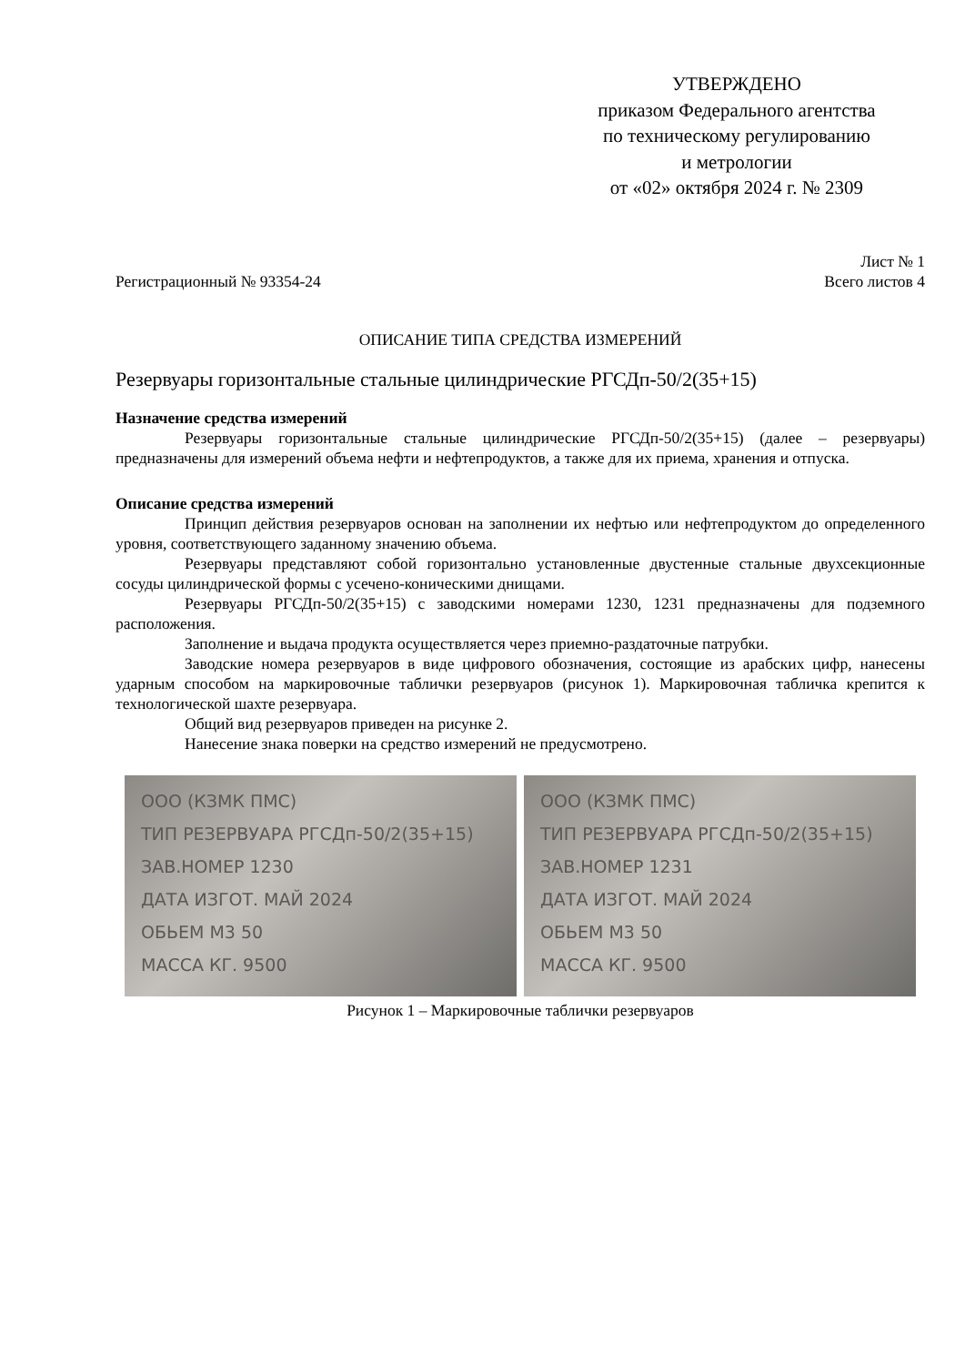УТВЕРЖДЕНО
приказом Федерального агентства
по техническому регулированию
и метрологии
от «02» октября 2024 г. № 2309
Лист № 1
Регистрационный № 93354-24 Всего листов 4
ОПИСАНИЕ ТИПА СРЕДСТВА ИЗМЕРЕНИЙ
Резервуары горизонтальные стальные цилиндрические РГСДп-50/2(35+15)
Назначение средства измерений
Резервуары горизонтальные стальные цилиндрические РГСДп-50/2(35+15) (далее – резервуары) предназначены для измерений объема нефти и нефтепродуктов, а также для их приема, хранения и отпуска.
Описание средства измерений
Принцип действия резервуаров основан на заполнении их нефтью или нефтепродуктом до определенного уровня, соответствующего заданному значению объема.
Резервуары представляют собой горизонтально установленные двустенные стальные двухсекционные сосуды цилиндрической формы с усечено-коническими днищами.
Резервуары РГСДп-50/2(35+15) с заводскими номерами 1230, 1231 предназначены для подземного расположения.
Заполнение и выдача продукта осуществляется через приемно-раздаточные патрубки.
Заводские номера резервуаров в виде цифрового обозначения, состоящие из арабских цифр, нанесены ударным способом на маркировочные таблички резервуаров (рисунок 1). Маркировочная табличка крепится к технологической шахте резервуара.
Общий вид резервуаров приведен на рисунке 2.
Нанесение знака поверки на средство измерений не предусмотрено.
ООО (КЗМК ПМС)
ТИП РЕЗЕРВУАРА РГСДп-50/2(35+15)
ЗАВ.НОМЕР 1230
ДАТА ИЗГОТ. МАЙ 2024
ОБЬЕМ М3 50
МАССА КГ. 9500
ООО (КЗМК ПМС)
ТИП РЕЗЕРВУАРА РГСДп-50/2(35+15)
ЗАВ.НОМЕР 1231
ДАТА ИЗГОТ. МАЙ 2024
ОБЬЕМ М3 50
МАССА КГ. 9500
Рисунок 1 – Маркировочные таблички резервуаров